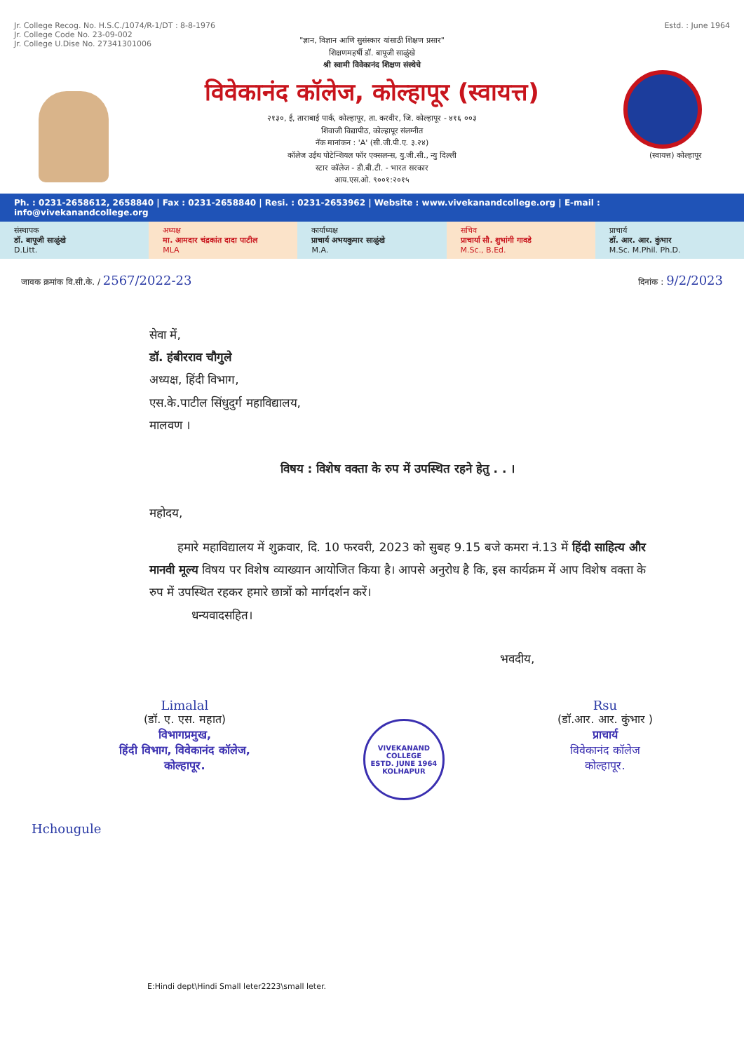Jr. College Recog. No. H.S.C./1074/R-1/DT : 8-8-1976
Jr. College Code No. 23-09-002
Jr. College U.Dise No. 27341301006
Estd. : June 1964
"ज्ञान, विज्ञान आणि सुसंस्कार यांसाठी शिक्षण प्रसार"
शिक्षणमहर्षी डॉ. बापूजी साळुंखे
श्री स्वामी विवेकानंद शिक्षण संस्थेचे
विवेकानंद कॉलेज, कोल्हापूर (स्वायत्त)
२१३०, ई, ताराबाई पार्क, कोल्हापूर, ता. करवीर, जि. कोल्हापूर - ४१६ ००३
शिवाजी विद्यापीठ, कोल्हापूर संलग्नीत
नॅक मानांकन : 'A' (सी.जी.पी.ए. ३.२४)
कॉलेज उईथ पोटेन्शियल फॉर एक्सलन्स, यु.जी.सी., न्यु दिल्ली
स्टार कॉलेज - डी.बी.टी. - भारत सरकार
आय.एस.ओ. ९००१:२०१५
(स्वायत्त) कोल्हापूर
Ph. : 0231-2658612, 2658840 | Fax : 0231-2658840 | Resi. : 0231-2653962 | Website : www.vivekanandcollege.org | E-mail : info@vivekanandcollege.org
संस्थापक
डॉ. बापूजी साळुंखे
D.Litt.
अध्यक्ष
मा. आमदार चंद्रकांत दादा पाटील
MLA
कार्याध्यक्ष
प्राचार्य अभयकुमार साळुंखे
M.A.
सचिव
प्राचार्या सौ. शुभांगी गावडे
M.Sc., B.Ed.
प्राचार्य
डॉ. आर. आर. कुंभार
M.Sc. M.Phil. Ph.D.
जावक क्रमांक वि.सी.के. / 2567/2022-23
दिनांक : 9/2/2023
सेवा में,
डॉ. हंबीरराव चौगुले
अध्यक्ष, हिंदी विभाग,
एस.के.पाटील सिंधुदुर्ग महाविद्यालय,
मालवण ।
विषय : विशेष वक्ता के रुप में उपस्थित रहने हेतु . . ।
महोदय,
हमारे महाविद्यालय में शुक्रवार, दि. 10 फरवरी, 2023 को सुबह 9.15 बजे कमरा नं.13 में हिंदी साहित्य और मानवी मूल्य विषय पर विशेष व्याख्यान आयोजित किया है। आपसे अनुरोध है कि, इस कार्यक्रम में आप विशेष वक्ता के रुप में उपस्थित रहकर हमारे छात्रों को मार्गदर्शन करें।
धन्यवादसहित।
भवदीय,
Limalal
(डॉ. ए. एस. महात)
विभागप्रमुख,
हिंदी विभाग, विवेकानंद कॉलेज,
कोल्हापूर.
VIVEKANAND COLLEGE
ESTD. JUNE 1964
KOLHAPUR
Rsu
(डॉ.आर. आर. कुंभार )
प्राचार्य
विवेकानंद कॉलेज
कोल्हापूर.
Hchougule
E:Hindi dept\Hindi Small leter2223\small leter.